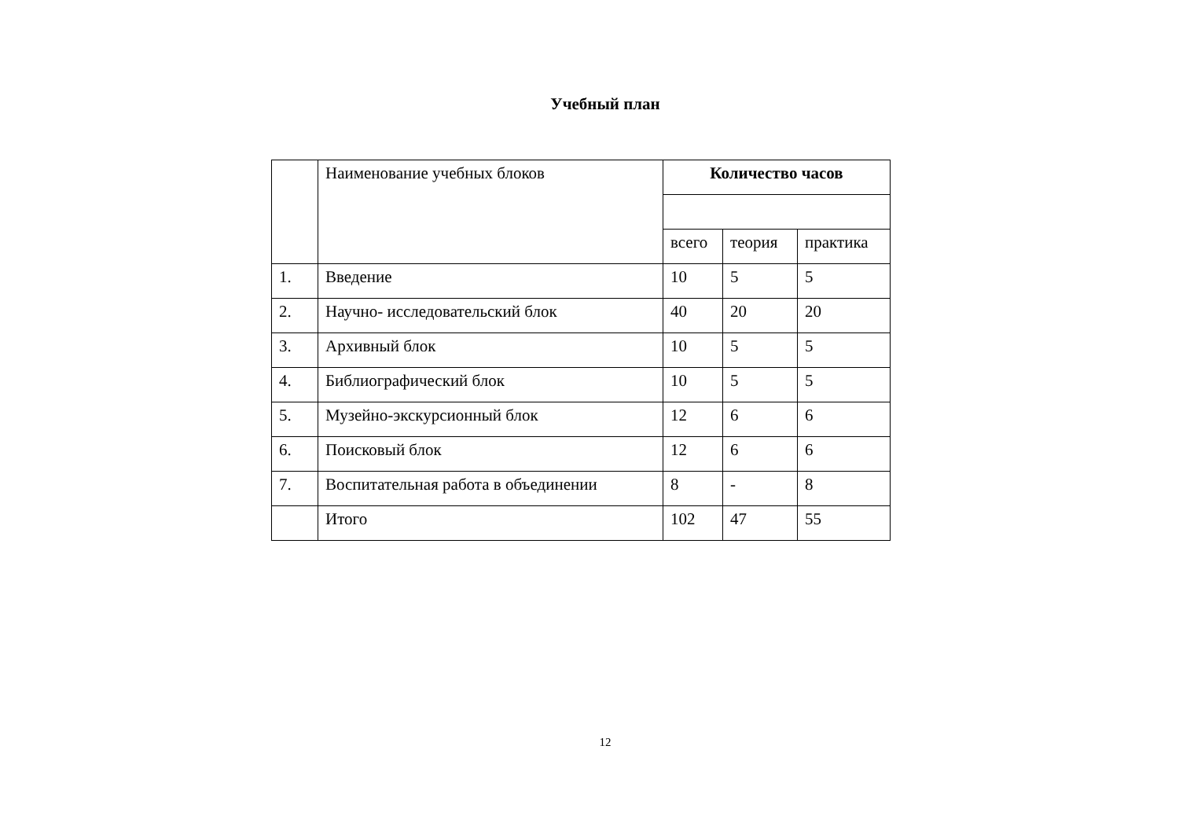Учебный план
| | Наименование учебных блоков | Количество часов | | |
| | | всего | теория | практика |
| 1. | Введение | 10 | 5 | 5 |
| 2. | Научно- исследовательский блок | 40 | 20 | 20 |
| 3. | Архивный блок | 10 | 5 | 5 |
| 4. | Библиографический блок | 10 | 5 | 5 |
| 5. | Музейно-экскурсионный блок | 12 | 6 | 6 |
| 6. | Поисковый блок | 12 | 6 | 6 |
| 7. | Воспитательная работа в объединении | 8 | - | 8 |
| | Итого | 102 | 47 | 55 |
12